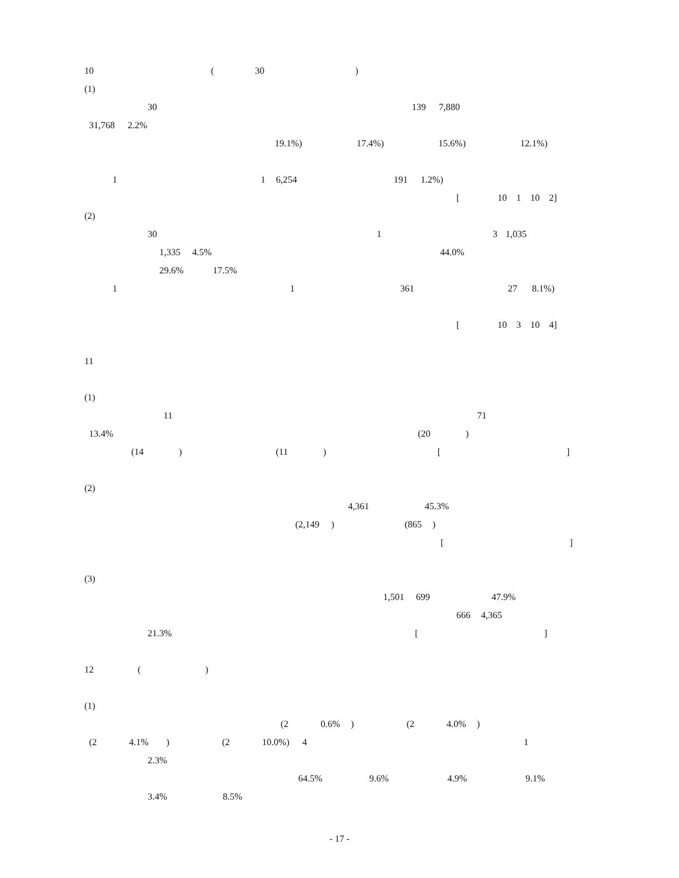10 (30)
(1)
30 139 7,880
31,768 2.2%
19.1%) 17.4%) 15.6%) 12.1%)
1 1 6,254 191 1.2%)
[10 1 10 2]
(2)
30 1 3 1,035
1,335 4.5% 44.0%
29.6% 17.5%
1 1 361 27 8.1%)
[10 3 10 4]
11
(1)
11 71
13.4% (20)
(14) (11) []
(2)
4,361 45.3%
(2,149) (865)
[]
(3)
1,501 699 47.9%
666 4,365
21.3% []
12 ()
(1)
(2 0.6%) (2 4.0%)
(2 4.1%) (2 10.0%) 4 1
2.3%
64.5% 9.6% 4.9% 9.1%
3.4% 8.5%
- 17 -